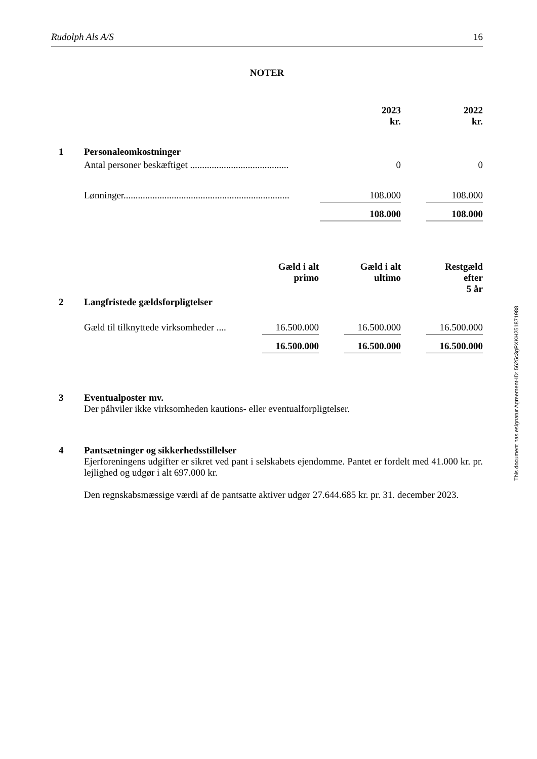Rudolph Als A/S 16
NOTER
| | | 2023 kr. | | 2022 kr. |
| 1 | Personaleomkostninger | | | |
| | Antal personer beskæftiget ......................................... | 0 | | 0 |
| | Lønninger..................................................................... | 108.000 | | 108.000 |
| | | 108.000 | | 108.000 |
| | | Gæld i alt primo | | Gæld i alt ultimo | | Restgæld efter 5 år |
| 2 | Langfristede gældsforpligtelser | | | | | |
| | Gæld til tilknyttede virksomheder .... | 16.500.000 | | 16.500.000 | | 16.500.000 |
| | | 16.500.000 | | 16.500.000 | | 16.500.000 |
3 Eventualposter mv.
Der påhviler ikke virksomheden kautions- eller eventualforpligtelser.
4 Pantsætninger og sikkerhedsstillelser
Ejerforeningens udgifter er sikret ved pant i selskabets ejendomme. Pantet er fordelt med 41.000 kr. pr. lejlighed og udgør i alt 697.000 kr.
Den regnskabsmæssige værdi af de pantsatte aktiver udgør 27.644.685 kr. pr. 31. december 2023.
This document has esignatur Agreement-ID: 5625c3gPXKH251871988